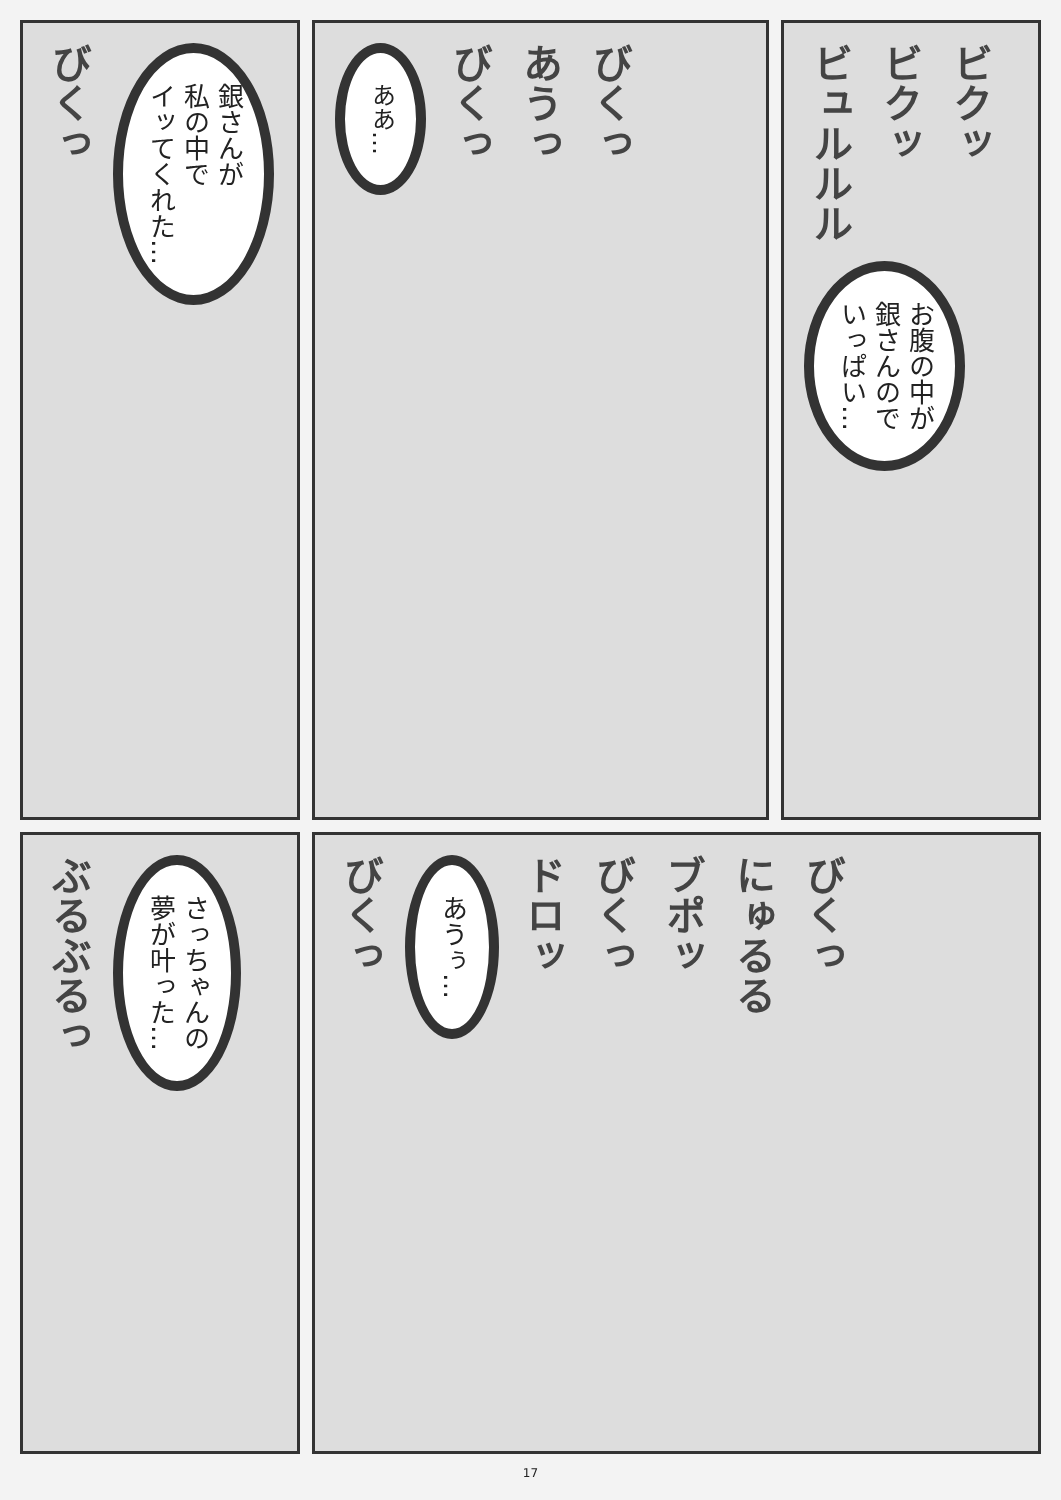びくっ
銀さんが
私の中で
イッてくれた…
ああ…
びくっ
あうっ
びくっ
ビュルルル
ビクッ
ビクッ
お腹の中が
銀さんので
いっぱい…
ぶるぶるっ
さっちゃんの
夢が叶った…
びくっ
あうぅ…
ドロッ
びくっ
ブポッ
にゅるる
びくっ
17